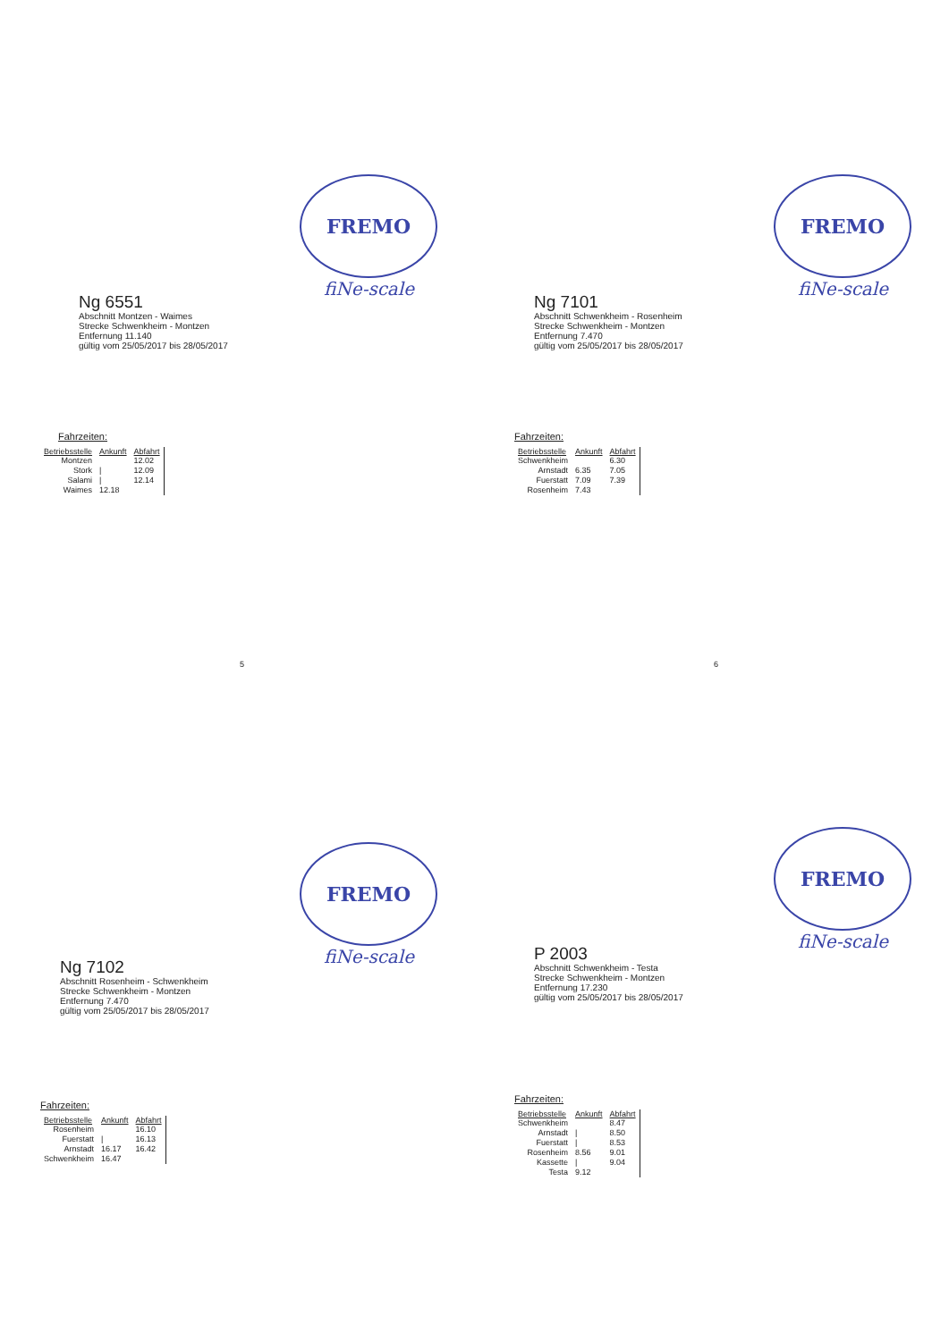FREMO
fiNe-scale
Ng 6551
Abschnitt Montzen - Waimes
Strecke Schwenkheim - Montzen
Entfernung 11.140
gültig vom 25/05/2017 bis 28/05/2017
Fahrzeiten:
| Betriebsstelle | Ankunft | Abfahrt |
| --- | --- | --- |
| Montzen | | 12.02 |
| Stork | / | 12.09 |
| Salami | / | 12.14 |
| Waimes | 12.18 | |
5
FREMO
fiNe-scale
Ng 7101
Abschnitt Schwenkheim - Rosenheim
Strecke Schwenkheim - Montzen
Entfernung 7.470
gültig vom 25/05/2017 bis 28/05/2017
Fahrzeiten:
| Betriebsstelle | Ankunft | Abfahrt |
| --- | --- | --- |
| Schwenkheim | | 6.30 |
| Arnstadt | 6.35 | 7.05 |
| Fuerstatt | 7.09 | 7.39 |
| Rosenheim | 7.43 | |
6
FREMO
fiNe-scale
Ng 7102
Abschnitt Rosenheim - Schwenkheim
Strecke Schwenkheim - Montzen
Entfernung 7.470
gültig vom 25/05/2017 bis 28/05/2017
Fahrzeiten:
| Betriebsstelle | Ankunft | Abfahrt |
| --- | --- | --- |
| Rosenheim | | 16.10 |
| Fuerstatt | / | 16.13 |
| Arnstadt | 16.17 | 16.42 |
| Schwenkheim | 16.47 | |
FREMO
fiNe-scale
P 2003
Abschnitt Schwenkheim - Testa
Strecke Schwenkheim - Montzen
Entfernung 17.230
gültig vom 25/05/2017 bis 28/05/2017
Fahrzeiten:
| Betriebsstelle | Ankunft | Abfahrt |
| --- | --- | --- |
| Schwenkheim | | 8.47 |
| Arnstadt | / | 8.50 |
| Fuerstatt | / | 8.53 |
| Rosenheim | 8.56 | 9.01 |
| Kassette | / | 9.04 |
| Testa | 9.12 | |